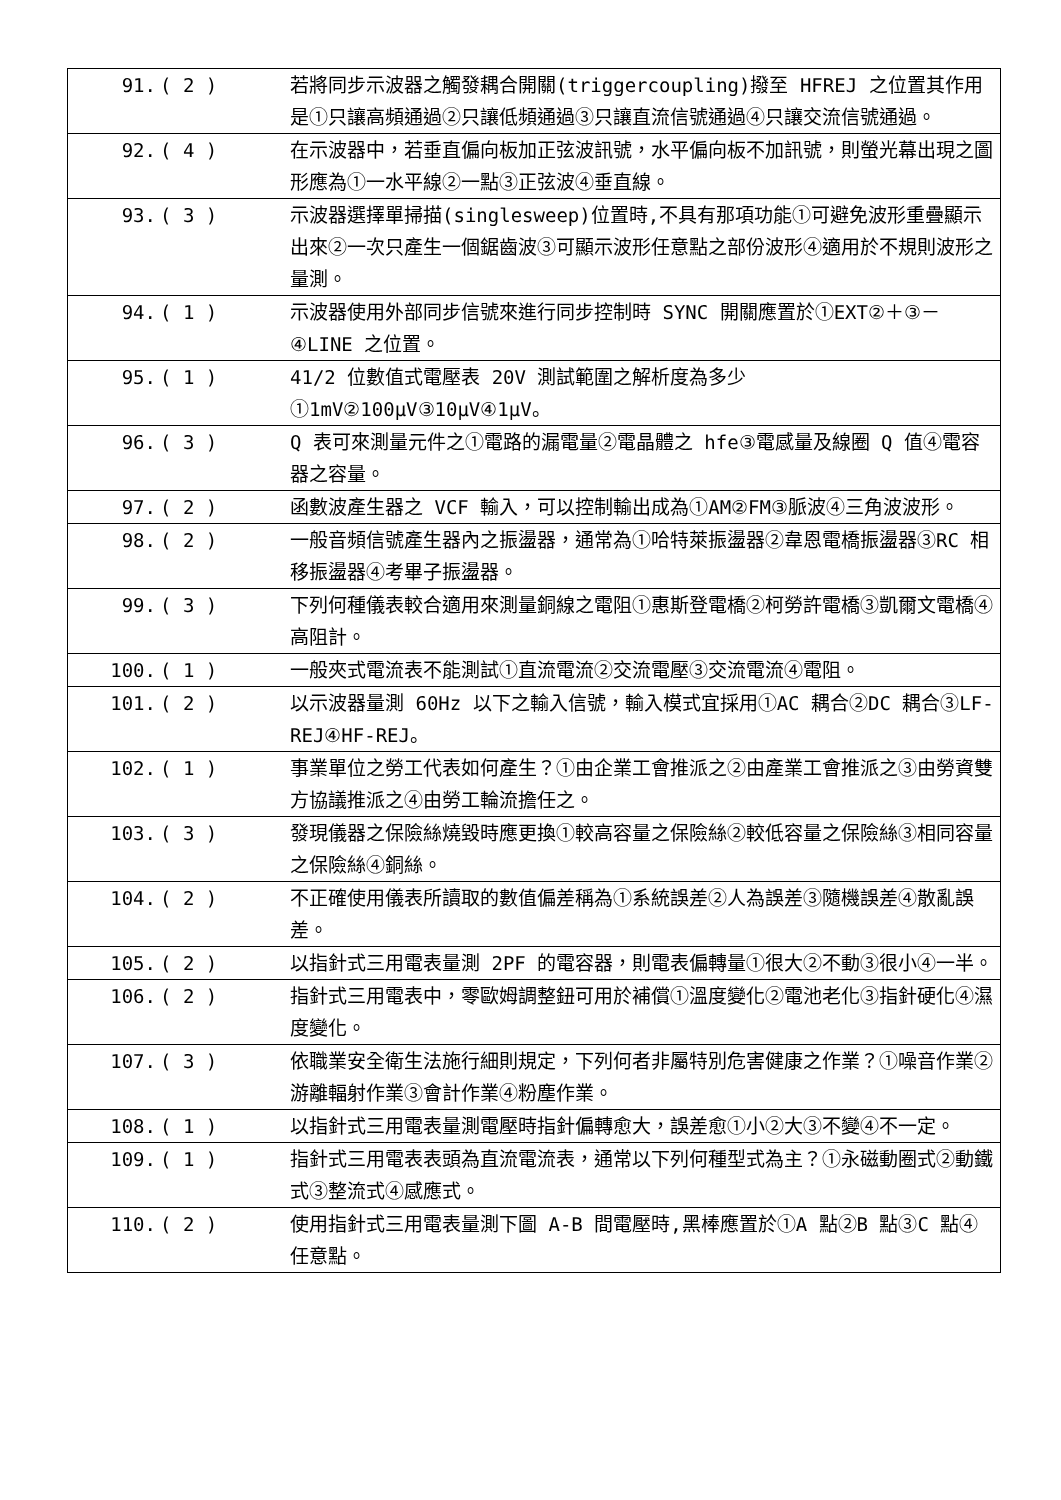| 91. | ( 2 ) | 若將同步示波器之觸發耦合開關(triggercoupling)撥至 HFREJ 之位置其作用是①只讓高頻通過②只讓低頻通過③只讓直流信號通過④只讓交流信號通過。 |
| 92. | ( 4 ) | 在示波器中，若垂直偏向板加正弦波訊號，水平偏向板不加訊號，則螢光幕出現之圖形應為①一水平線②一點③正弦波④垂直線。 |
| 93. | ( 3 ) | 示波器選擇單掃描(singlesweep)位置時,不具有那項功能①可避免波形重疊顯示出來②一次只產生一個鋸齒波③可顯示波形任意點之部份波形④適用於不規則波形之量測。 |
| 94. | ( 1 ) | 示波器使用外部同步信號來進行同步控制時 SYNC 開關應置於①EXT②＋③－④LINE 之位置。 |
| 95. | ( 1 ) | 41/2 位數值式電壓表 20V 測試範圍之解析度為多少①1mV②100μV③10μV④1μV。 |
| 96. | ( 3 ) | Q 表可來測量元件之①電路的漏電量②電晶體之 hfe③電感量及線圈 Q 值④電容器之容量。 |
| 97. | ( 2 ) | 函數波產生器之 VCF 輸入，可以控制輸出成為①AM②FM③脈波④三角波波形。 |
| 98. | ( 2 ) | 一般音頻信號產生器內之振盪器，通常為①哈特萊振盪器②韋恩電橋振盪器③RC 相移振盪器④考畢子振盪器。 |
| 99. | ( 3 ) | 下列何種儀表較合適用來測量銅線之電阻①惠斯登電橋②柯勞許電橋③凱爾文電橋④高阻計。 |
| 100. | ( 1 ) | 一般夾式電流表不能測試①直流電流②交流電壓③交流電流④電阻。 |
| 101. | ( 2 ) | 以示波器量測 60Hz 以下之輸入信號，輸入模式宜採用①AC 耦合②DC 耦合③LF-REJ④HF-REJ。 |
| 102. | ( 1 ) | 事業單位之勞工代表如何產生？①由企業工會推派之②由產業工會推派之③由勞資雙方協議推派之④由勞工輪流擔任之。 |
| 103. | ( 3 ) | 發現儀器之保險絲燒毀時應更換①較高容量之保險絲②較低容量之保險絲③相同容量之保險絲④銅絲。 |
| 104. | ( 2 ) | 不正確使用儀表所讀取的數值偏差稱為①系統誤差②人為誤差③隨機誤差④散亂誤差。 |
| 105. | ( 2 ) | 以指針式三用電表量測 2PF 的電容器，則電表偏轉量①很大②不動③很小④一半。 |
| 106. | ( 2 ) | 指針式三用電表中，零歐姆調整鈕可用於補償①溫度變化②電池老化③指針硬化④濕度變化。 |
| 107. | ( 3 ) | 依職業安全衛生法施行細則規定，下列何者非屬特別危害健康之作業？①噪音作業②游離輻射作業③會計作業④粉塵作業。 |
| 108. | ( 1 ) | 以指針式三用電表量測電壓時指針偏轉愈大，誤差愈①小②大③不變④不一定。 |
| 109. | ( 1 ) | 指針式三用電表表頭為直流電流表，通常以下列何種型式為主？①永磁動圈式②動鐵式③整流式④感應式。 |
| 110. | ( 2 ) | 使用指針式三用電表量測下圖 A-B 間電壓時,黑棒應置於①A 點②B 點③C 點④任意點。 |